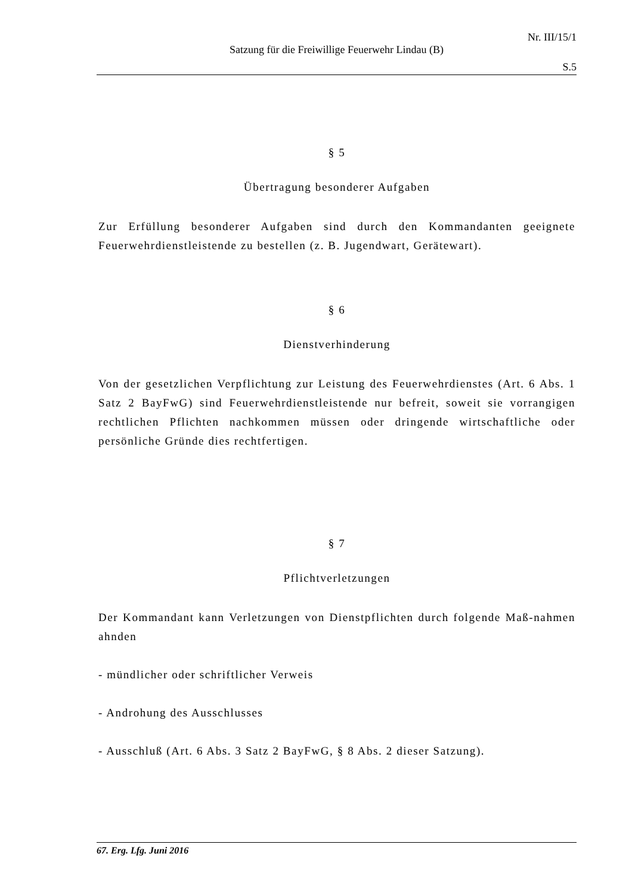Nr. III/15/1
Satzung für die Freiwillige Feuerwehr Lindau (B)
S.5
§ 5
Übertragung besonderer Aufgaben
Zur Erfüllung besonderer Aufgaben sind durch den Kommandanten geeignete Feuerwehrdienstleistende zu bestellen (z. B. Jugendwart, Gerätewart).
§ 6
Dienstverhinderung
Von der gesetzlichen Verpflichtung zur Leistung des Feuerwehrdienstes (Art. 6 Abs. 1 Satz 2 BayFwG) sind Feuerwehrdienstleistende nur befreit, soweit sie vorrangigen rechtlichen Pflichten nachkommen müssen oder dringende wirtschaftliche oder persönliche Gründe dies rechtfertigen.
§ 7
Pflichtverletzungen
Der Kommandant kann Verletzungen von Dienstpflichten durch folgende Maß-nahmen ahnden
- mündlicher oder schriftlicher Verweis
- Androhung des Ausschlusses
- Ausschluß (Art. 6 Abs. 3 Satz 2 BayFwG, § 8 Abs. 2 dieser Satzung).
67. Erg. Lfg. Juni 2016